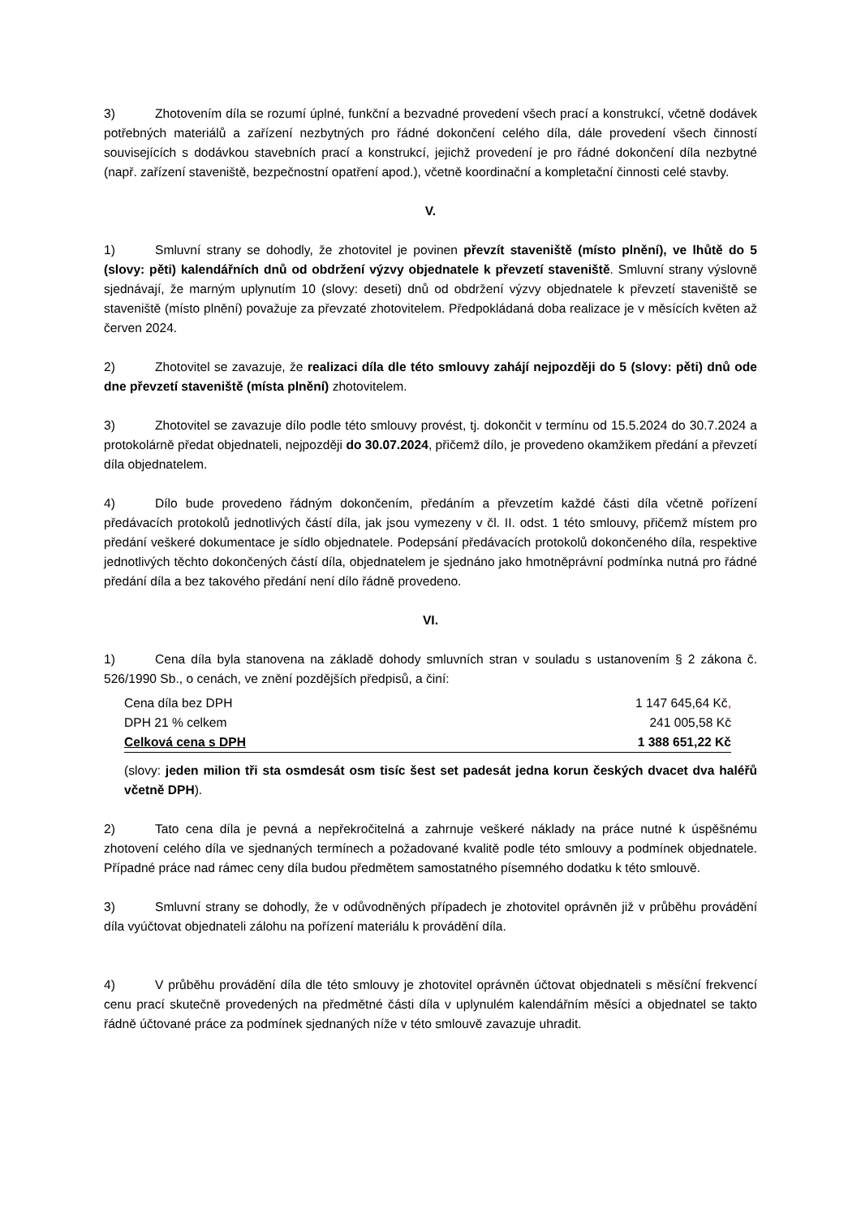3) Zhotovením díla se rozumí úplné, funkční a bezvadné provedení všech prací a konstrukcí, včetně dodávek potřebných materiálů a zařízení nezbytných pro řádné dokončení celého díla, dále provedení všech činností souvisejících s dodávkou stavebních prací a konstrukcí, jejichž provedení je pro řádné dokončení díla nezbytné (např. zařízení staveniště, bezpečnostní opatření apod.), včetně koordinační a kompletační činnosti celé stavby.
V.
1) Smluvní strany se dohodly, že zhotovitel je povinen převzít staveniště (místo plnění), ve lhůtě do 5 (slovy: pěti) kalendářních dnů od obdržení výzvy objednatele k převzetí staveniště. Smluvní strany výslovně sjednávají, že marným uplynutím 10 (slovy: deseti) dnů od obdržení výzvy objednatele k převzetí staveniště se staveniště (místo plnění) považuje za převzaté zhotovitelem. Předpokládaná doba realizace je v měsících květen až červen 2024.
2) Zhotovitel se zavazuje, že realizaci díla dle této smlouvy zahájí nejpozději do 5 (slovy: pěti) dnů ode dne převzetí staveniště (místa plnění) zhotovitelem.
3) Zhotovitel se zavazuje dílo podle této smlouvy provést, tj. dokončit v termínu od 15.5.2024 do 30.7.2024 a protokolárně předat objednateli, nejpozději do 30.07.2024, přičemž dílo, je provedeno okamžikem předání a převzetí díla objednatelem.
4) Dílo bude provedeno řádným dokončením, předáním a převzetím každé části díla včetně pořízení předávacích protokolů jednotlivých částí díla, jak jsou vymezeny v čl. II. odst. 1 této smlouvy, přičemž místem pro předání veškeré dokumentace je sídlo objednatele. Podepsání předávacích protokolů dokončeného díla, respektive jednotlivých těchto dokončených částí díla, objednatelem je sjednáno jako hmotněprávní podmínka nutná pro řádné předání díla a bez takového předání není dílo řádně provedeno.
VI.
1) Cena díla byla stanovena na základě dohody smluvních stran v souladu s ustanovením § 2 zákona č. 526/1990 Sb., o cenách, ve znění pozdějších předpisů, a činí:
| Cena díla bez DPH | 1 147 645,64 Kč , |
| DPH 21 % celkem | 241 005,58 Kč |
| Celková cena s DPH | 1 388 651,22 Kč |
(slovy: jeden milion tři sta osmdesát osm tisíc šest set padesát jedna korun českých dvacet dva haléřů včetně DPH).
2) Tato cena díla je pevná a nepřekročitelná a zahrnuje veškeré náklady na práce nutné k úspěšnému zhotovení celého díla ve sjednaných termínech a požadované kvalitě podle této smlouvy a podmínek objednatele. Případné práce nad rámec ceny díla budou předmětem samostatného písemného dodatku k této smlouvě.
3) Smluvní strany se dohodly, že v odůvodněných případech je zhotovitel oprávněn již v průběhu provádění díla vyúčtovat objednateli zálohu na pořízení materiálu k provádění díla.
4) V průběhu provádění díla dle této smlouvy je zhotovitel oprávněn účtovat objednateli s měsíční frekvencí cenu prací skutečně provedených na předmětné části díla v uplynulém kalendářním měsíci a objednatel se takto řádně účtované práce za podmínek sjednaných níže v této smlouvě zavazuje uhradit.